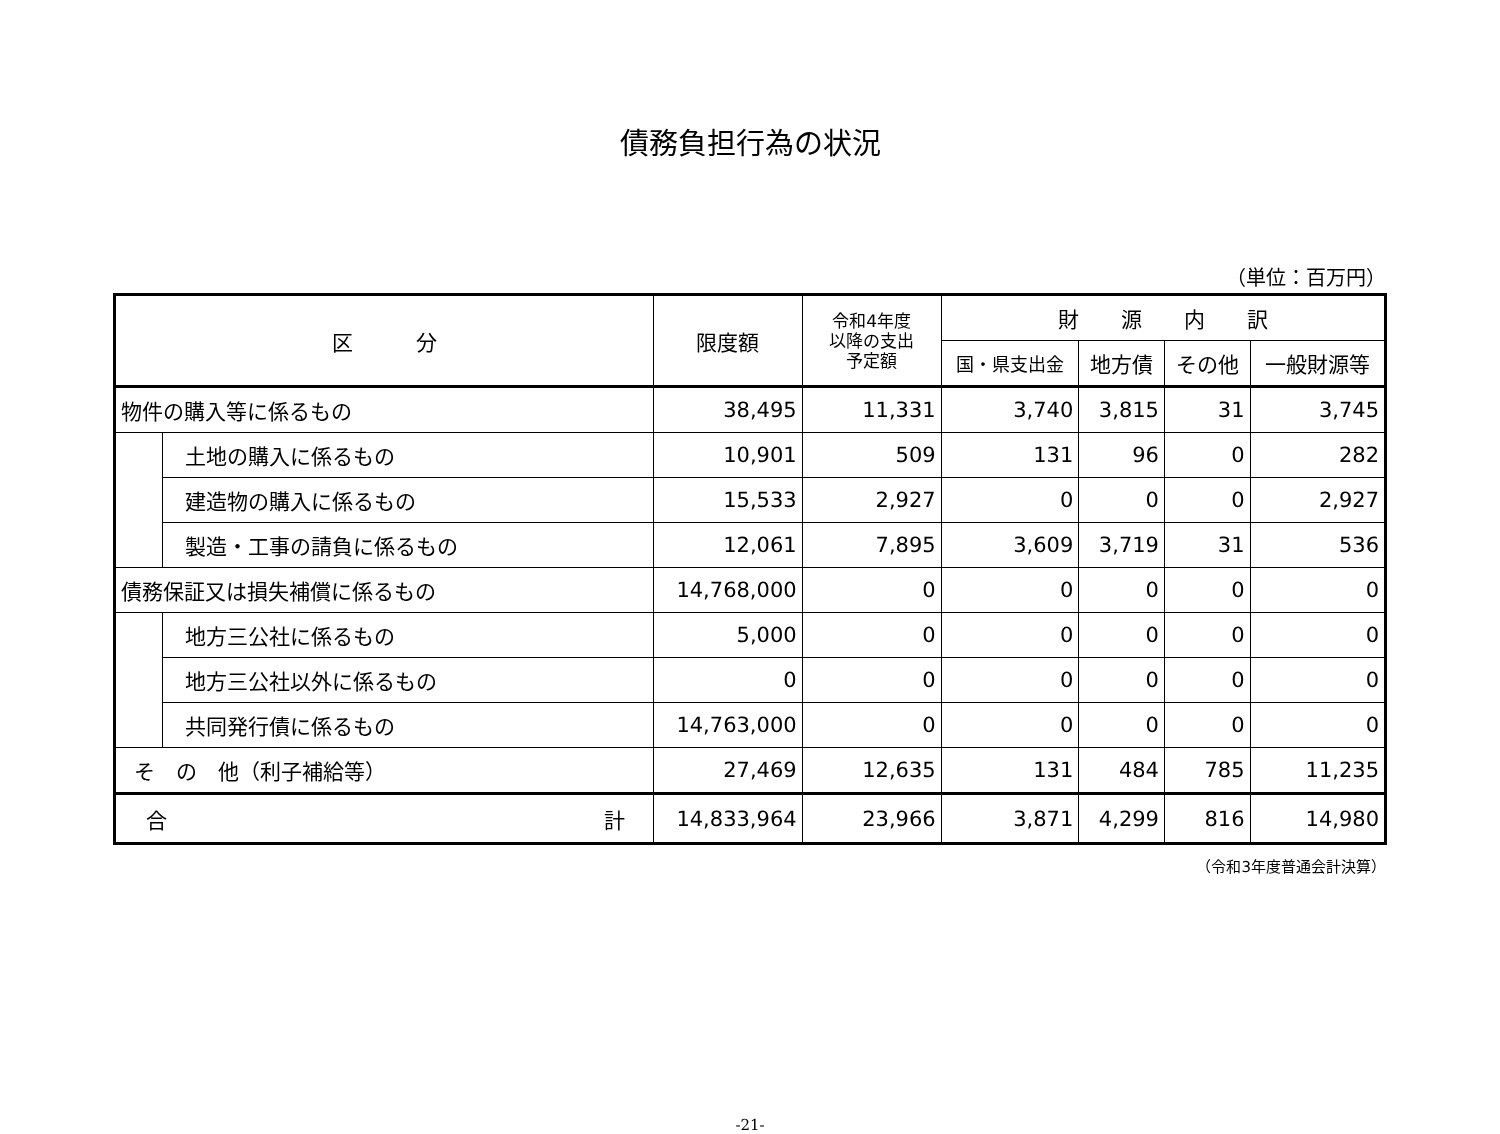債務負担行為の状況
（単位：百万円）
| 区 分 | | 限度額 | 令和4年度 以降の支出 予定額 | 財 源 内 訳 | | | |
| --- | --- | --- | --- | --- | --- | --- | --- |
| | | | | 国・県支出金 | 地方債 | その他 | 一般財源等 |
| 物件の購入等に係るもの | | 38,495 | 11,331 | 3,740 | 3,815 | 31 | 3,745 |
| | 土地の購入に係るもの | 10,901 | 509 | 131 | 96 | 0 | 282 |
| | 建造物の購入に係るもの | 15,533 | 2,927 | 0 | 0 | 0 | 2,927 |
| | 製造・工事の請負に係るもの | 12,061 | 7,895 | 3,609 | 3,719 | 31 | 536 |
| 債務保証又は損失補償に係るもの | | 14,768,000 | 0 | 0 | 0 | 0 | 0 |
| | 地方三公社に係るもの | 5,000 | 0 | 0 | 0 | 0 | 0 |
| | 地方三公社以外に係るもの | 0 | 0 | 0 | 0 | 0 | 0 |
| | 共同発行債に係るもの | 14,763,000 | 0 | 0 | 0 | 0 | 0 |
| そ の 他（利子補給等） | | 27,469 | 12,635 | 131 | 484 | 785 | 11,235 |
| 合 計 | | 14,833,964 | 23,966 | 3,871 | 4,299 | 816 | 14,980 |
（令和3年度普通会計決算）
-21-